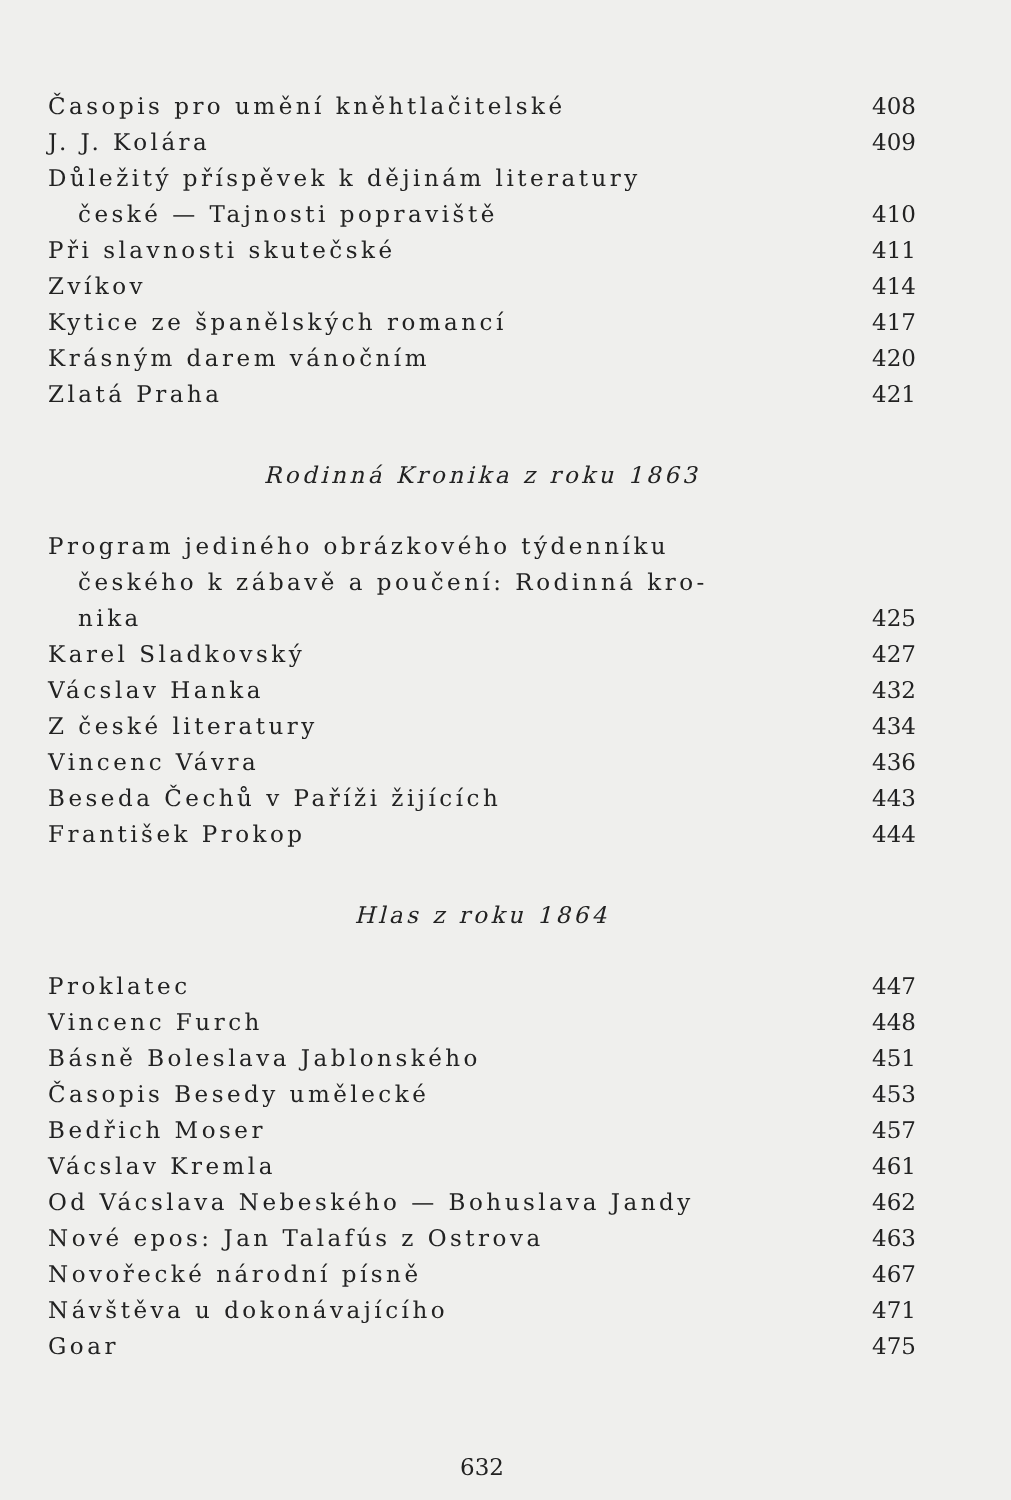Časopis pro umění kněhtlačitelské 408
J. J. Kolára 409
Důležitý příspěvek k dějinám literatury
české — Tajnosti popraviště 410
Při slavnosti skutečské 411
Zvíkov 414
Kytice ze španělských romancí 417
Krásným darem vánočním 420
Zlatá Praha 421
Rodinná Kronika z roku 1863
Program jediného obrázkového týdenníku
českého k zábavě a poučení: Rodinná kro-
nika 425
Karel Sladkovský 427
Vácslav Hanka 432
Z české literatury 434
Vincenc Vávra 436
Beseda Čechů v Paříži žijících 443
František Prokop 444
Hlas z roku 1864
Proklatec 447
Vincenc Furch 448
Básně Boleslava Jablonského 451
Časopis Besedy umělecké 453
Bedřich Moser 457
Vácslav Kremla 461
Od Vácslava Nebeského — Bohuslava Jandy 462
Nové epos: Jan Talafús z Ostrova 463
Novořecké národní písně 467
Návštěva u dokonávajícího 471
Goar 475
632